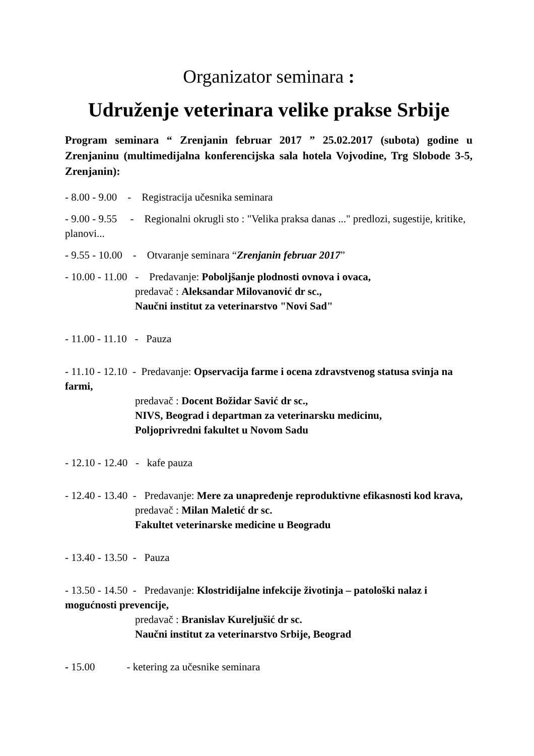Organizator seminara :
Udruženje veterinara velike prakse Srbije
Program seminara “ Zrenjanin februar 2017 ” 25.02.2017 (subota) godine u Zrenjaninu (multimedijalna konferencijska sala hotela Vojvodine, Trg Slobode 3-5, Zrenjanin):
- 8.00 - 9.00 - Registracija učesnika seminara
- 9.00 - 9.55 - Regionalni okrugli sto : "Velika praksa danas ..." predlozi, sugestije, kritike, planovi...
- 9.55 - 10.00 - Otvaranje seminara “Zrenjanin februar 2017”
- 10.00 - 11.00 - Predavanje: Poboljšanje plodnosti ovnova i ovaca,
predavač : Aleksandar Milovanović dr sc.,
Naučni institut za veterinarstvo "Novi Sad"
- 11.00 - 11.10 - Pauza
- 11.10 - 12.10 - Predavanje: Opservacija farme i ocena zdravstvenog statusa svinja na farmi,
predavač : Docent Božidar Savić dr sc.,
NIVS, Beograd i departman za veterinarsku medicinu,
Poljoprivredni fakultet u Novom Sadu
- 12.10 - 12.40 - kafe pauza
- 12.40 - 13.40 - Predavanje: Mere za unapređenje reproduktivne efikasnosti kod krava,
predavač : Milan Maletić dr sc.
Fakultet veterinarske medicine u Beogradu
- 13.40 - 13.50 - Pauza
- 13.50 - 14.50 - Predavanje: Klostridijalne infekcije životinja – patološki nalaz i mogućnosti prevencije,
predavač : Branislav Kureljušić dr sc.
Naučni institut za veterinarstvo Srbije, Beograd
- 15.00 - ketering za učesnike seminara